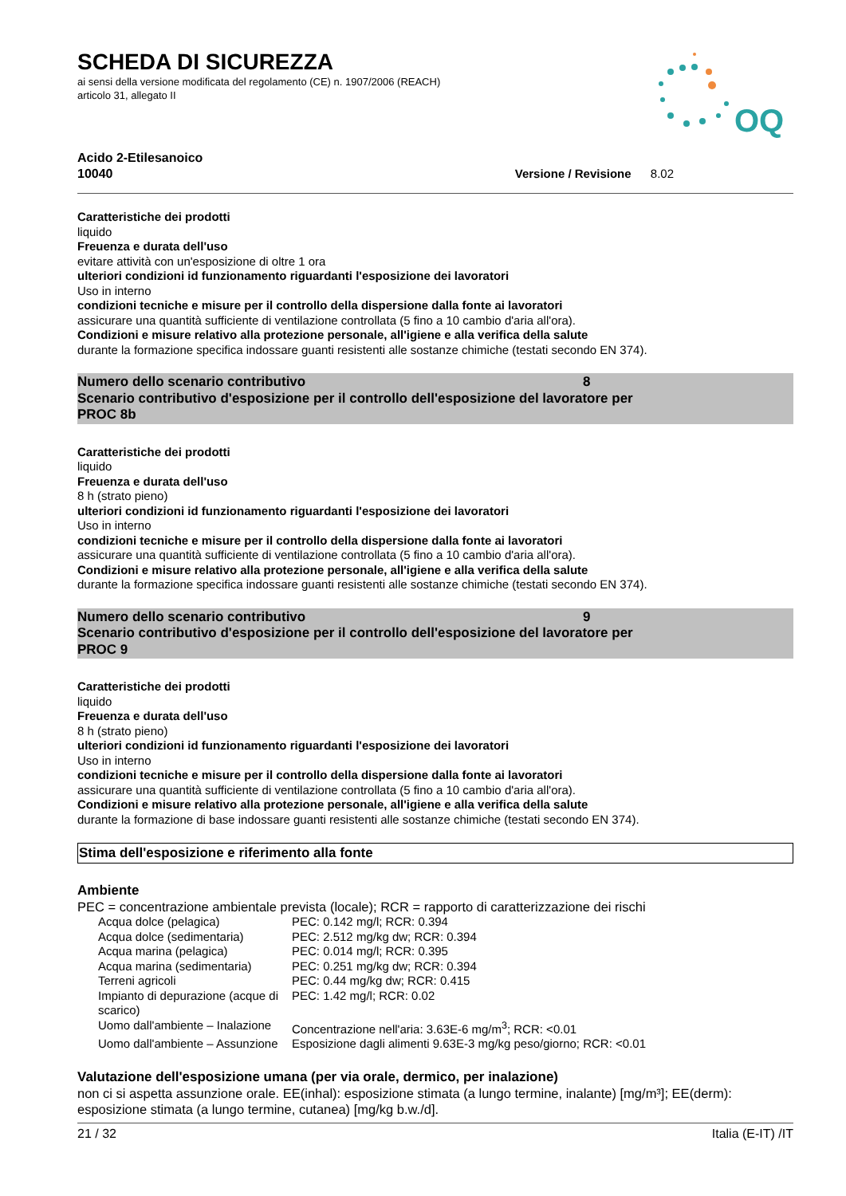OQ
SCHEDA DI SICUREZZA
ai sensi della versione modificata del regolamento (CE) n. 1907/2006 (REACH)
articolo 31, allegato II
Acido 2-Etilesanoico
10040
Versione / Revisione 8.02
Caratteristiche dei prodotti
liquido
Freuenza e durata dell'uso
evitare attività con un'esposizione di oltre 1 ora
ulteriori condizioni id funzionamento riguardanti l'esposizione dei lavoratori
Uso in interno
condizioni tecniche e misure per il controllo della dispersione dalla fonte ai lavoratori
assicurare una quantità sufficiente di ventilazione controllata (5 fino a 10 cambio d'aria all'ora).
Condizioni e misure relativo alla protezione personale, all'igiene e alla verifica della salute
durante la formazione specifica indossare guanti resistenti alle sostanze chimiche (testati secondo EN 374).
Numero dello scenario contributivo 8
Scenario contributivo d'esposizione per il controllo dell'esposizione del lavoratore per
PROC 8b
Caratteristiche dei prodotti
liquido
Freuenza e durata dell'uso
8 h (strato pieno)
ulteriori condizioni id funzionamento riguardanti l'esposizione dei lavoratori
Uso in interno
condizioni tecniche e misure per il controllo della dispersione dalla fonte ai lavoratori
assicurare una quantità sufficiente di ventilazione controllata (5 fino a 10 cambio d'aria all'ora).
Condizioni e misure relativo alla protezione personale, all'igiene e alla verifica della salute
durante la formazione specifica indossare guanti resistenti alle sostanze chimiche (testati secondo EN 374).
Numero dello scenario contributivo 9
Scenario contributivo d'esposizione per il controllo dell'esposizione del lavoratore per
PROC 9
Caratteristiche dei prodotti
liquido
Freuenza e durata dell'uso
8 h (strato pieno)
ulteriori condizioni id funzionamento riguardanti l'esposizione dei lavoratori
Uso in interno
condizioni tecniche e misure per il controllo della dispersione dalla fonte ai lavoratori
assicurare una quantità sufficiente di ventilazione controllata (5 fino a 10 cambio d'aria all'ora).
Condizioni e misure relativo alla protezione personale, all'igiene e alla verifica della salute
durante la formazione di base indossare guanti resistenti alle sostanze chimiche (testati secondo EN 374).
Stima dell'esposizione e riferimento alla fonte
Ambiente
PEC = concentrazione ambientale prevista (locale); RCR = rapporto di caratterizzazione dei rischi
| Acqua dolce (pelagica) | PEC: 0.142 mg/l; RCR: 0.394 |
| Acqua dolce (sedimentaria) | PEC: 2.512 mg/kg dw; RCR: 0.394 |
| Acqua marina (pelagica) | PEC: 0.014 mg/l; RCR: 0.395 |
| Acqua marina (sedimentaria) | PEC: 0.251 mg/kg dw; RCR: 0.394 |
| Terreni agricoli | PEC: 0.44 mg/kg dw; RCR: 0.415 |
| Impianto di depurazione (acque di scarico) | PEC: 1.42 mg/l; RCR: 0.02 |
| Uomo dall'ambiente – Inalazione | Concentrazione nell'aria: 3.63E-6 mg/m<sup>3</sup>; RCR: <0.01 |
| Uomo dall'ambiente – Assunzione | Esposizione dagli alimenti 9.63E-3 mg/kg peso/giorno; RCR: <0.01 |
Valutazione dell'esposizione umana (per via orale, dermico, per inalazione)
non ci si aspetta assunzione orale. EE(inhal): esposizione stimata (a lungo termine, inalante) [mg/m³]; EE(derm): esposizione stimata (a lungo termine, cutanea) [mg/kg b.w./d].
21 / 32 Italia (E-IT) /IT